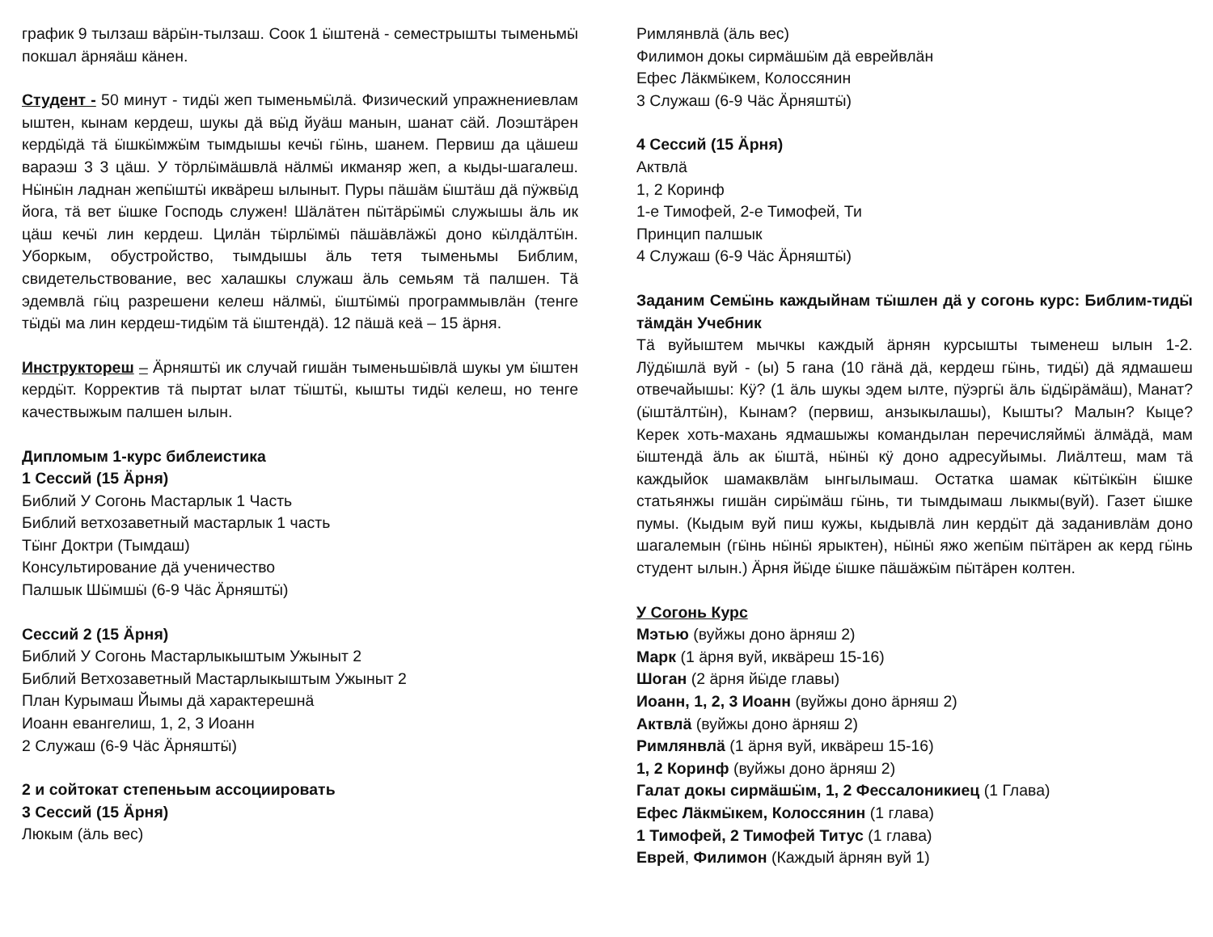график 9 тылзаш вӓрӹн-тылзаш. Соок 1 ӹштенӓ - семестрышты тыменьмӹ покшал ӓрняӓш кӓнен.
Студент - 50 минут - тидӹ жеп тыменьмӹлӓ. Физический упражнениевлам ыштен, кынам кердеш, шукы дӓ вӹд йуӓш манын, шанат сӓй. Лоэштӓрен кердӹдӓ тӓ ӹшкӹмжӹм тымдышы кечӹ гӹнь, шанем. Первиш да цӓшеш вараэш 3 3 цӓш. У тӧрлӹмӓшвлӓ нӓлмӹ икманяр жеп, а кыды-шагалеш. Нӹнӹн ладнан жепӹштӹ иквӓреш ылыныт. Пуры пӓшӓм ӹштӓш дӓ пӱжвӹд йога, тӓ вет ӹшке Господь служен! Шӓлӓтен пӹтӓрӹмӹ служышы ӓль ик цӓш кечӹ лин кердеш. Цилӓн тӹрлӹмӹ пӓшӓвлӓжӹ доно кӹлдӓлтӹн. Уборкым, обустройство, тымдышы ӓль тетя тыменьмы Библим, свидетельствование, вес халашкы служаш ӓль семьям тӓ палшен. Тӓ эдемвлӓ гӹц разрешени келеш нӓлмӹ, ӹштӹмӹ программывлӓн (тенге тӹдӹ ма лин кердеш-тидӹм тӓ ӹштендӓ). 12 пӓшӓ кеӓ – 15 ӓрня.
Инструктореш – Ӓрняштӹ ик случай гишӓн тыменьшӹвлӓ шукы ум ӹштен кердӹт. Корректив тӓ пыртат ылат тӹштӹ, кышты тидӹ келеш, но тенге качествыжым палшен ылын.
Дипломым 1-курс библеистика
1 Сессий (15 Ӓрня)
Библий У Согонь Мастарлык 1 Часть
Библий ветхозаветный мастарлык 1 часть
Тӹнг Доктри (Тымдаш)
Консультирование дӓ ученичество
Палшык Шӹмшӹ (6-9 Чӓс Ӓрняштӹ)
Сессий 2 (15 Ӓрня)
Библий У Согонь Мастарлыкыштым Ужыныт 2
Библий Ветхозаветный Мастарлыкыштым Ужыныт 2
План Курымаш Йымы дӓ характерешнӓ
Иоанн евангелиш, 1, 2, 3 Иоанн
2 Служаш (6-9 Чӓс Ӓрняштӹ)
2 и сойтокат степеньым ассоциировать
3 Сессий (15 Ӓрня)
Люкым (ӓль вес)
Римлянвлӓ (ӓль вес)
Филимон докы сирмӓшӹм дӓ еврейвлӓн
Ефес Лӓкмӹкем, Колоссянин
3 Служаш (6-9 Чӓс Ӓрняштӹ)
4 Сессий (15 Ӓрня)
Актвлӓ
1, 2 Коринф
1-е Тимофей, 2-е Тимофей, Ти
Принцип палшык
4 Служаш (6-9 Чӓс Ӓрняштӹ)
Заданим Семӹнь каждыйнам тӹшлен дӓ у согонь курс: Библим-тидӹ тӓмдӓн Учебник
Тӓ вуйыштем мычкы каждый ӓрнян курсышты тыменеш ылын 1-2. Лӱдӹшлӓ вуй - (ы) 5 гана (10 гӓнӓ дӓ, кердеш гӹнь, тидӹ) дӓ ядмашеш отвечайышы: Кӱ? (1 ӓль шукы эдем ылте, пӱэргӹ ӓль ӹдӹрӓмӓш), Манат? (ӹштӓлтӹн), Кынам? (первиш, анзыкылашы), Кышты? Малын? Кыце? Керек хоть-махань ядмашыжы командылан перечисляймӹ ӓлмӓдӓ, мам ӹштендӓ ӓль ак ӹштӓ, нӹнӹ кӱ доно адресуйымы. Лиӓлтеш, мам тӓ каждыйок шамаквлӓм ынгылымаш. Остатка шамак кӹтӹкӹн ӹшке статьянжы гишӓн сирӹмӓш гӹнь, ти тымдымаш лыкмы(вуй). Газет ӹшке пумы. (Кыдым вуй пиш кужы, кыдывлӓ лин кердӹт дӓ заданивлӓм доно шагалемын (гӹнь нӹнӹ ярыктен), нӹнӹ яжо жепӹм пӹтӓрен ак керд гӹнь студент ылын.) Ӓрня йӹде ӹшке пӓшӓжӹм пӹтӓрен колтен.
У Согонь Курс
Мэтью (вуйжы доно ӓрняш 2)
Марк (1 ӓрня вуй, иквӓреш 15-16)
Шоган (2 ӓрня йӹде главы)
Иоанн, 1, 2, 3 Иоанн (вуйжы доно ӓрняш 2)
Актвлӓ (вуйжы доно ӓрняш 2)
Римлянвлӓ (1 ӓрня вуй, иквӓреш 15-16)
1, 2 Коринф (вуйжы доно ӓрняш 2)
Галат докы сирмӓшӹм, 1, 2 Фессалоникиец (1 Глава)
Ефес Лӓкмӹкем, Колоссянин (1 глава)
1 Тимофей, 2 Тимофей Титус (1 глава)
Еврей, Филимон (Каждый ӓрнян вуй 1)